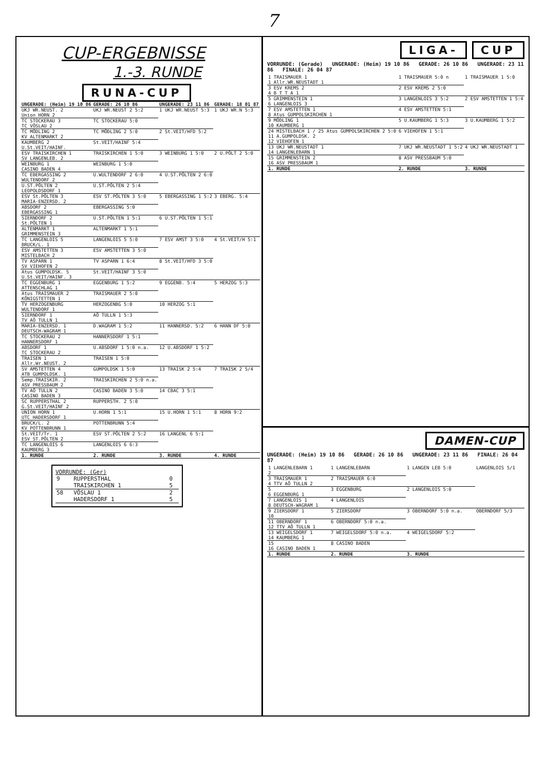7
CUP-ERGEBNISSE
1.-3. RUNDE
RUNA-CUP
| UNGERADE: (Heim) 19 10 86 | GERADE: 26 10 86 | UNGERADE: 23 11 86 | GERADE: 18 01 87 |
| --- | --- | --- | --- |
| UKJ WR.NEUST. 2 Union HORN 2 | UKJ WR.NEUST 2 5:2 | 1 UKJ WR.NEUST 5:3 | 1 UKJ WR.N 5:3 |
| TC STOCKERAU 3 TC VÖSLAU 2 | TC STOCKERAU 5:0 | | |
| TC MÖDLING 2 KV ALTENMARKT 2 | TC MÖDLING 2 5:0 | 2 St.VEIT/HFD 5:2 | |
| KAUMBERG 2 U.St.VEIT/HAINF. | St.VEIT/HAINF 5:4 | | |
| ESV TRAISKIRCHEN 1 SV LANGENLEB. 2 | TRAISKIRCHEN 1 5:0 | 3 WEINBURG 1 5:0 | 2 U.PÖLT 2 5:0 |
| WEINBURG 1 CASINO BADEN 4 | WEINBURG 1 5:0 | | |
| TC EBERGASSING 2 WULTENDORF 2 | U.WULTENDORF 2 6:0 | 4 U.ST.PÖLTEN 2 6:0 | |
| U.ST.PÖLTEN 2 LEOPOLDSDORF 1 | U.ST.PÖLTEN 2 5:4 | | |
| ESV St.PÖLTEN 3 MARIA-ENZERSD. 2 | ESV ST.PÖLTEN 3 5:0 | 5 EBERGASSING 1 5:2 | 3 EBERG. 5:4 |
| ABSDORF 2 EBERGASSING 1 | EBERGASSING 5:0 | | |
| SIERNDORF 2 St.PÖLTEN 1 | U.ST.PÖLTEN 1 5:1 | 6 U.ST.PÖLTEN 1 5:1 | |
| ALTENMARKT 1 GRIMMENSTEIN 3 | ALTENMARKT 1 5:1 | | |
| TC LANGENLOIS 5 BRUCK/L. 1 | LANGENLOIS 5 5:0 | 7 ESV AMST 3 5:0 | 4 St.VEIT/H 5:1 |
| ESV AMSTETTEN 3 MISTELBACH 2 | ESV AMSTETTEN 3 5:0 | | |
| TV ASPARN 1 SV VIEHOFEN 2 | TV ASPARN 1 6:4 | 8 St.VEIT/HFD 3 5:0 | |
| Atus GUMPOLDSK. 5 U.St.VEIT/HAINF. 3 | St.VEIT/HAINF 3 5:0 | | |
| TC EGGENBURG 1 ATTENSCHLAG 1 | EGGENBURG 1 5:2 | 9 EGGENB. 5:4 | 5 HERZOG 5:3 |
| Atus TRAISMAUER 2 KÖNIGSTETTEN 1 | TRAISMAUER 2 5:0 | | |
| TV HERZOGENBURG WULTENDORF 1 | HERZOGENBG 5:0 | 10 HERZOG 5:1 | |
| SIERNDORF 1 TV AÖ TULLN 1 | AÖ TULLN 1 5:3 | | |
| MARIA-ENZERSD. 1 DEUTSCH-WAGRAM 1 | D.WAGRAM 1 5:2 | 11 HANNERSD. 5:2 | 6 HANN DF 5:0 |
| TC STOCKERAU 2 HANNERSDORF 1 | HANNERSDORF 1 5:1 | | |
| ABSDORF 1 TC STOCKERAU 2 | U.ABSDORF 1 5:0 n.a. | 12 U.ABSDORF 1 5:2 | |
| TRAISEN 1 Allr.Wr.NEUST. 2 | TRAISEN 1 5:0 | | |
| SV AMSTETTEN 4 ATB GUMPOLDSK. 1 | GUMPOLDSK 1 5:0 | 13 TRAISK 2 5:4 | 7 TRAISK 2 5/4 |
| Semp.TRAISKIR. 2 ASV PRESSBAUM 2 | TRAISKIRCHEN 2 5:0 n.a. | | |
| TV AÖ TULLN 2 CASINO BADEN 3 | CASINO BADEN 3 5:0 | 14 CBAC 3 5:1 | |
| SC RUPPERSTHAL 2 G.St.VEIT/HAINF 2 | RUPPERSTH. 2 5:0 | | |
| UNION HORN 1 UTC HADERSDORF 1 | U.HORN 1 5:1 | 15 U.HORN 1 5:1 | 8 HORN 9:2 |
| BRUCK/L. 2 KV POTTENBRUNN 1 | POTTENBRUNN 5:4 | | |
| St.VEIT/Tr. 1 ESV ST.PÖLTEN 2 | ESV ST.PÖLTEN 2 5:2 | 16 LANGENL 6 5:1 | |
| TC LANGENLOIS 6 KAUMBERG 3 | LANGENLOIS 6 6:3 | | |
| 1. RUNDE | 2. RUNDE | 3. RUNDE | 4. RUNDE |
VORRUNDE: (Ger)
| 9 | RUPPERSTHAL TRAISKIRCHEN 1 | 0 5 |
| 58 | VÖSLAU 1 HADERSDORF 1 | 2 5 |
LIGA- CUP
VORRUNDE: (Gerade) UNGERADE: (Heim) 19 10 86 GERADE: 26 10 86 UNGERADE: 23 11 86 FINALE: 26 04 87
| 1 TRAISMAUER 1 1 Allr.WR.NEUSTADT 1 | 1 TRAISMAUER 5:0 n | 1 TRAISMAUER 1 5:0 |
| 3 ESV KREMS 2 4 B T T A 1 | 2 ESV KREMS 2 5:0 | |
| 5 GRIMMENSTEIN 1 6 LANGENLOIS 3 | 3 LANGENLOIS 3 5:2 | 2 ESV AMSTETTEN 1 5:4 |
| 7 ESV AMSTETTEN 1 8 Atus GUMPOLSKIRCHEN 1 | 4 ESV AMSTETTEN 5:1 | |
| 9 MÖDLING 1 10 KAUMBERG 1 | 5 U.KAUMBERG 1 5:3 | 3 U.KAUMBERG 1 5:2 |
| 24 MISTELBACH 1 / 25 Atus GUMPOLSKIRCHEN 2 5:0 11 A.GUMPOLDSK. 2 12 VIEHOFEN 1 | 6 VIEHOFEN 1 5:1 | |
| 13 UKJ WR.NEUSTADT 1 14 LANGENLEBARN 1 | 7 UKJ WR.NEUSTADT 1 5:2 | 4 UKJ WR.NEUSTADT 1 |
| 15 GRIMMENSTEIN 2 16 ASV PRESSBAUM 1 | 8 ASV PRESSBAUM 5:0 | |
| 1. RUNDE | 2. RUNDE | 3. RUNDE |
DAMEN-CUP
UNGERADE: (Heim) 19 10 86 GERADE: 26 10 86 UNGERADE: 23 11 86 FINALE: 26 04 87
| 1 LANGENLEBARN 1 2 | 1 LANGENLEBARN | 1 LANGEN LEB 5:0 | LANGENLOIS 5/1 |
| 3 TRAISMAUER 1 4 TTV AÖ TULLN 2 | 2 TRAISMAUER 6:0 | | |
| 5 6 EGGENBURG 1 | 3 EGGENBURG | 2 LANGENLOIS 5:0 | |
| 7 LANGENLOIS 1 8 DEUTSCH-WAGRAM 1 | 4 LANGENLOIS | | |
| 9 ZIERSDORF 1 10 | 5 ZIERSDORF | 3 OBERNDORF 5:0 n.a. | OBERNDORF 5/3 |
| 11 OBERNDORF 1 12 TTV AÖ TULLN 1 | 6 OBERNDORF 5:0 n.a. | | |
| 13 WEIGELSDORF 1 14 KAUMBERG 1 | 7 WEIGELSDORF 5:0 n.a. | 4 WEIGELSDORF 5:2 | |
| 15 16 CASINO BADEN 1 | 8 CASINO BADEN | | |
| 1. RUNDE | 2. RUNDE | 3. RUNDE | |